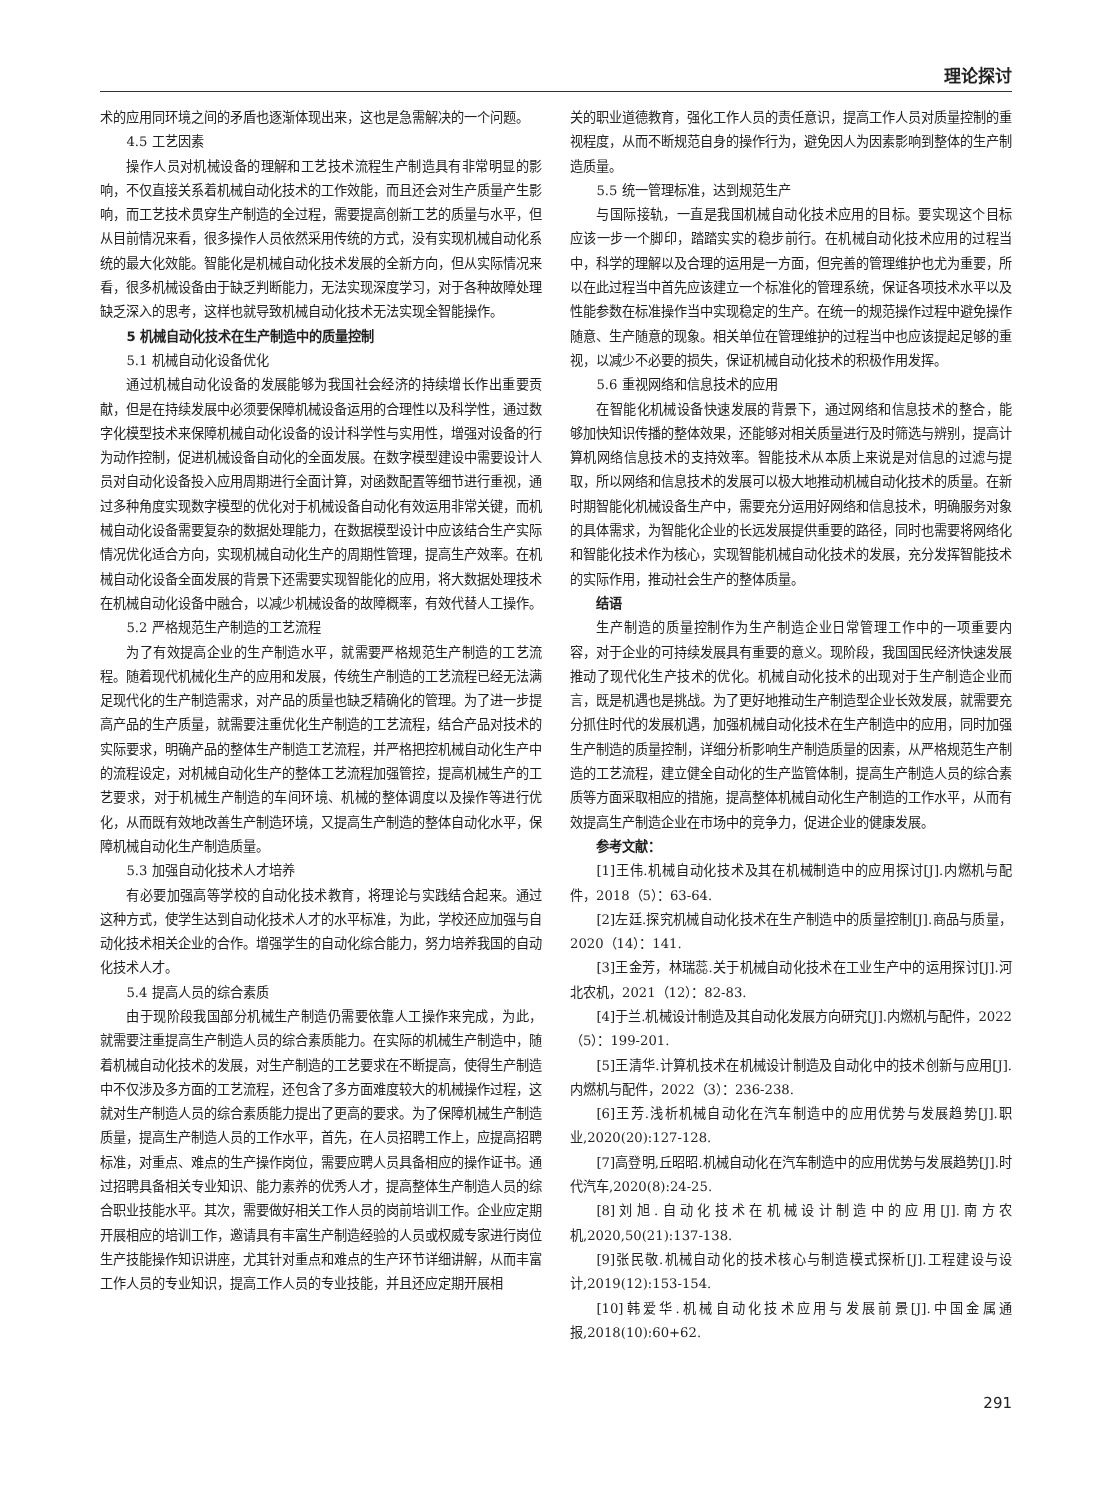理论探讨
术的应用同环境之间的矛盾也逐渐体现出来，这也是急需解决的一个问题。
4.5 工艺因素
操作人员对机械设备的理解和工艺技术流程生产制造具有非常明显的影响，不仅直接关系着机械自动化技术的工作效能，而且还会对生产质量产生影响，而工艺技术贯穿生产制造的全过程，需要提高创新工艺的质量与水平，但从目前情况来看，很多操作人员依然采用传统的方式，没有实现机械自动化系统的最大化效能。智能化是机械自动化技术发展的全新方向，但从实际情况来看，很多机械设备由于缺乏判断能力，无法实现深度学习，对于各种故障处理缺乏深入的思考，这样也就导致机械自动化技术无法实现全智能操作。
5 机械自动化技术在生产制造中的质量控制
5.1 机械自动化设备优化
通过机械自动化设备的发展能够为我国社会经济的持续增长作出重要贡献，但是在持续发展中必须要保障机械设备运用的合理性以及科学性，通过数字化模型技术来保障机械自动化设备的设计科学性与实用性，增强对设备的行为动作控制，促进机械设备自动化的全面发展。在数字模型建设中需要设计人员对自动化设备投入应用周期进行全面计算，对函数配置等细节进行重视，通过多种角度实现数字模型的优化对于机械设备自动化有效运用非常关键，而机械自动化设备需要复杂的数据处理能力，在数据模型设计中应该结合生产实际情况优化适合方向，实现机械自动化生产的周期性管理，提高生产效率。在机械自动化设备全面发展的背景下还需要实现智能化的应用，将大数据处理技术在机械自动化设备中融合，以减少机械设备的故障概率，有效代替人工操作。
5.2 严格规范生产制造的工艺流程
为了有效提高企业的生产制造水平，就需要严格规范生产制造的工艺流程。随着现代机械化生产的应用和发展，传统生产制造的工艺流程已经无法满足现代化的生产制造需求，对产品的质量也缺乏精确化的管理。为了进一步提高产品的生产质量，就需要注重优化生产制造的工艺流程，结合产品对技术的实际要求，明确产品的整体生产制造工艺流程，并严格把控机械自动化生产中的流程设定，对机械自动化生产的整体工艺流程加强管控，提高机械生产的工艺要求，对于机械生产制造的车间环境、机械的整体调度以及操作等进行优化，从而既有效地改善生产制造环境，又提高生产制造的整体自动化水平，保障机械自动化生产制造质量。
5.3 加强自动化技术人才培养
有必要加强高等学校的自动化技术教育，将理论与实践结合起来。通过这种方式，使学生达到自动化技术人才的水平标准，为此，学校还应加强与自动化技术相关企业的合作。增强学生的自动化综合能力，努力培养我国的自动化技术人才。
5.4 提高人员的综合素质
由于现阶段我国部分机械生产制造仍需要依靠人工操作来完成，为此，就需要注重提高生产制造人员的综合素质能力。在实际的机械生产制造中，随着机械自动化技术的发展，对生产制造的工艺要求在不断提高，使得生产制造中不仅涉及多方面的工艺流程，还包含了多方面难度较大的机械操作过程，这就对生产制造人员的综合素质能力提出了更高的要求。为了保障机械生产制造质量，提高生产制造人员的工作水平，首先，在人员招聘工作上，应提高招聘标准，对重点、难点的生产操作岗位，需要应聘人员具备相应的操作证书。通过招聘具备相关专业知识、能力素养的优秀人才，提高整体生产制造人员的综合职业技能水平。其次，需要做好相关工作人员的岗前培训工作。企业应定期开展相应的培训工作，邀请具有丰富生产制造经验的人员或权威专家进行岗位生产技能操作知识讲座，尤其针对重点和难点的生产环节详细讲解，从而丰富工作人员的专业知识，提高工作人员的专业技能，并且还应定期开展相
关的职业道德教育，强化工作人员的责任意识，提高工作人员对质量控制的重视程度，从而不断规范自身的操作行为，避免因人为因素影响到整体的生产制造质量。
5.5 统一管理标准，达到规范生产
与国际接轨，一直是我国机械自动化技术应用的目标。要实现这个目标应该一步一个脚印，踏踏实实的稳步前行。在机械自动化技术应用的过程当中，科学的理解以及合理的运用是一方面，但完善的管理维护也尤为重要，所以在此过程当中首先应该建立一个标准化的管理系统，保证各项技术水平以及性能参数在标准操作当中实现稳定的生产。在统一的规范操作过程中避免操作随意、生产随意的现象。相关单位在管理维护的过程当中也应该提起足够的重视，以减少不必要的损失，保证机械自动化技术的积极作用发挥。
5.6 重视网络和信息技术的应用
在智能化机械设备快速发展的背景下，通过网络和信息技术的整合，能够加快知识传播的整体效果，还能够对相关质量进行及时筛选与辨别，提高计算机网络信息技术的支持效率。智能技术从本质上来说是对信息的过滤与提取，所以网络和信息技术的发展可以极大地推动机械自动化技术的质量。在新时期智能化机械设备生产中，需要充分运用好网络和信息技术，明确服务对象的具体需求，为智能化企业的长远发展提供重要的路径，同时也需要将网络化和智能化技术作为核心，实现智能机械自动化技术的发展，充分发挥智能技术的实际作用，推动社会生产的整体质量。
结语
生产制造的质量控制作为生产制造企业日常管理工作中的一项重要内容，对于企业的可持续发展具有重要的意义。现阶段，我国国民经济快速发展推动了现代化生产技术的优化。机械自动化技术的出现对于生产制造企业而言，既是机遇也是挑战。为了更好地推动生产制造型企业长效发展，就需要充分抓住时代的发展机遇，加强机械自动化技术在生产制造中的应用，同时加强生产制造的质量控制，详细分析影响生产制造质量的因素，从严格规范生产制造的工艺流程，建立健全自动化的生产监管体制，提高生产制造人员的综合素质等方面采取相应的措施，提高整体机械自动化生产制造的工作水平，从而有效提高生产制造企业在市场中的竞争力，促进企业的健康发展。
参考文献：
[1]王伟.机械自动化技术及其在机械制造中的应用探讨[J].内燃机与配件，2018（5）：63-64.
[2]左廷.探究机械自动化技术在生产制造中的质量控制[J].商品与质量，2020（14）：141.
[3]王金芳，林瑞蕊.关于机械自动化技术在工业生产中的运用探讨[J].河北农机，2021（12）：82-83.
[4]于兰.机械设计制造及其自动化发展方向研究[J].内燃机与配件，2022（5）：199-201.
[5]王清华.计算机技术在机械设计制造及自动化中的技术创新与应用[J].内燃机与配件，2022（3）：236-238.
[6]王芳.浅析机械自动化在汽车制造中的应用优势与发展趋势[J].职业,2020(20):127-128.
[7]高登明,丘昭昭.机械自动化在汽车制造中的应用优势与发展趋势[J].时代汽车,2020(8):24-25.
[8]刘旭.自动化技术在机械设计制造中的应用[J].南方农机,2020,50(21):137-138.
[9]张民敬.机械自动化的技术核心与制造模式探析[J].工程建设与设计,2019(12):153-154.
[10]韩爱华.机械自动化技术应用与发展前景[J].中国金属通报,2018(10):60+62.
291